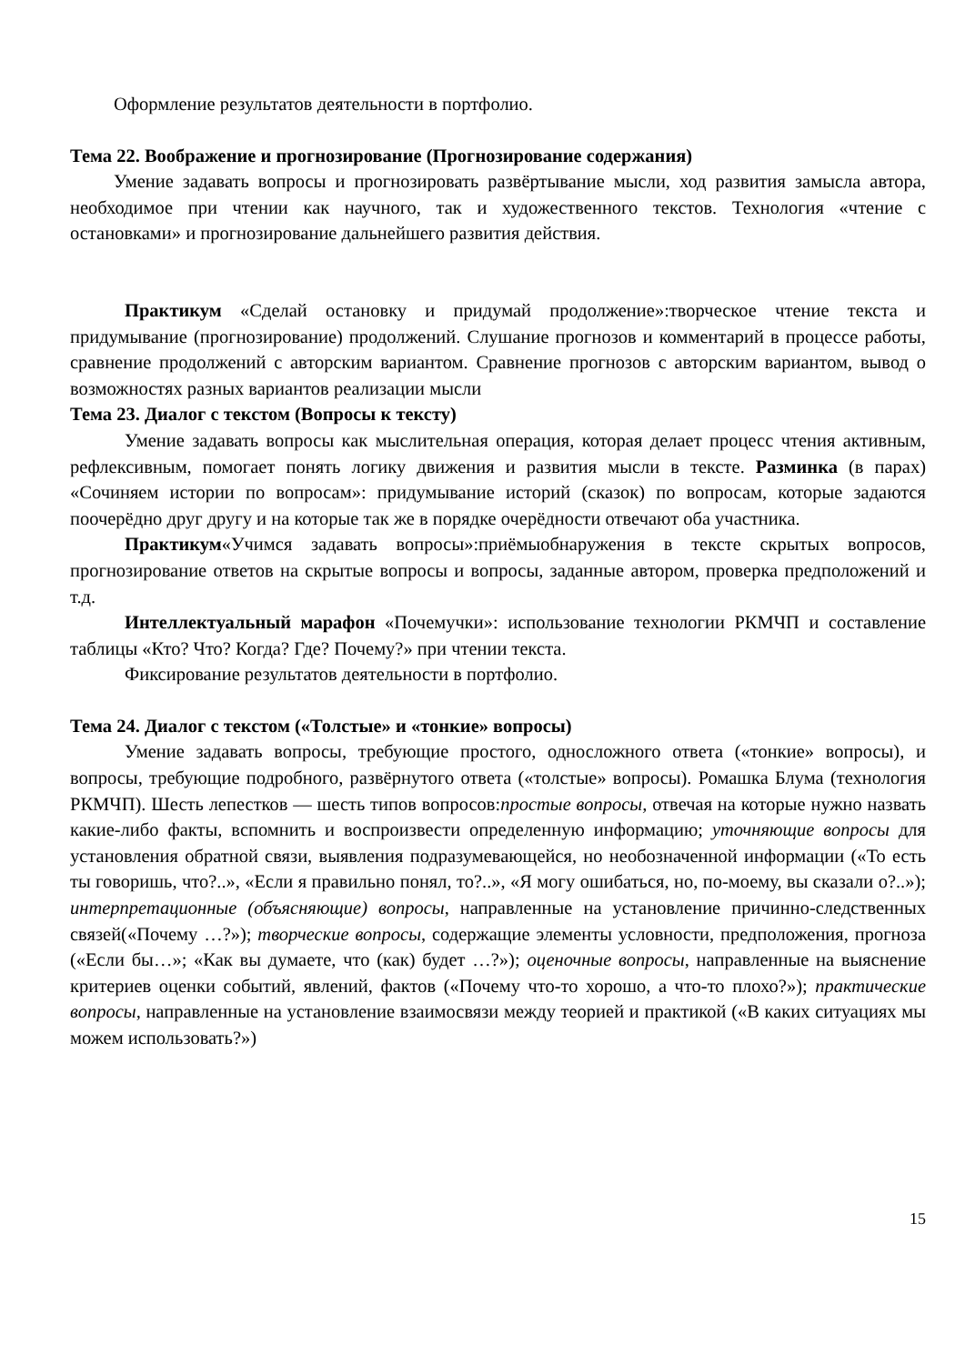Оформление результатов деятельности в портфолио.
Тема 22. Воображение и прогнозирование (Прогнозирование содержания)
Умение задавать вопросы и прогнозировать развёртывание мысли, ход развития замысла автора, необходимое при чтении как научного, так и художественного текстов. Технология «чтение с остановками» и прогнозирование дальнейшего развития действия.
Практикум «Сделай остановку и придумай продолжение»:творческое чтение текста и придумывание (прогнозирование) продолжений. Слушание прогнозов и комментарий в процессе работы, сравнение продолжений с авторским вариантом. Сравнение прогнозов с авторским вариантом, вывод о возможностях разных вариантов реализации мысли
Тема 23. Диалог с текстом (Вопросы к тексту)
Умение задавать вопросы как мыслительная операция, которая делает процесс чтения активным, рефлексивным, помогает понять логику движения и развития мысли в тексте. Разминка (в парах) «Сочиняем истории по вопросам»: придумывание историй (сказок) по вопросам, которые задаются поочерёдно друг другу и на которые так же в порядке очерёдности отвечают оба участника.
Практикум«Учимся задавать вопросы»:приёмыобнаружения в тексте скрытых вопросов, прогнозирование ответов на скрытые вопросы и вопросы, заданные автором, проверка предположений и т.д.
Интеллектуальный марафон «Почемучки»: использование технологии РКМЧП и составление таблицы «Кто? Что? Когда? Где? Почему?» при чтении текста.
Фиксирование результатов деятельности в портфолио.
Тема 24. Диалог с текстом («Толстые» и «тонкие» вопросы)
Умение задавать вопросы, требующие простого, односложного ответа («тонкие» вопросы), и вопросы, требующие подробного, развёрнутого ответа («толстые» вопросы). Ромашка Блума (технология РКМЧП). Шесть лепестков — шесть типов вопросов:простые вопросы, отвечая на которые нужно назвать какие-либо факты, вспомнить и воспроизвести определенную информацию; уточняющие вопросы для установления обратной связи, выявления подразумевающейся, но необозначенной информации («То есть ты говоришь, что?..», «Если я правильно понял, то?..», «Я могу ошибаться, но, по-моему, вы сказали о?..»); интерпретационные (объясняющие) вопросы, направленные на установление причинно-следственных связей(«Почему …?»); творческие вопросы, содержащие элементы условности, предположения, прогноза («Если бы…»; «Как вы думаете, что (как) будет …?»); оценочные вопросы, направленные на выяснение критериев оценки событий, явлений, фактов («Почему что-то хорошо, а что-то плохо?»); практические вопросы, направленные на установление взаимосвязи между теорией и практикой («В каких ситуациях мы можем использовать?»)
15